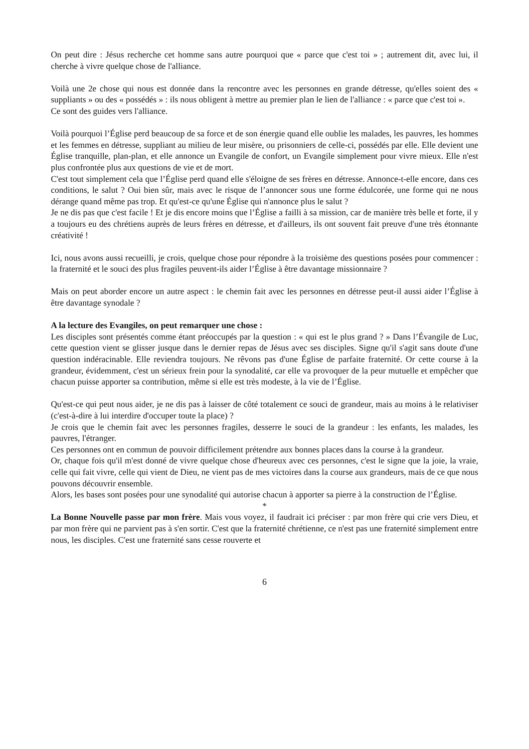On peut dire : Jésus recherche cet homme sans autre pourquoi que « parce que c'est toi » ; autrement dit, avec lui, il cherche à vivre quelque chose de l'alliance.
Voilà une 2e chose qui nous est donnée dans la rencontre avec les personnes en grande détresse, qu'elles soient des « suppliants » ou des « possédés » : ils nous obligent à mettre au premier plan le lien de l'alliance : « parce que c'est toi ».
Ce sont des guides vers l'alliance.
Voilà pourquoi l’Église perd beaucoup de sa force et de son énergie quand elle oublie les malades, les pauvres, les hommes et les femmes en détresse, suppliant au milieu de leur misère, ou prisonniers de celle-ci, possédés par elle. Elle devient une Église tranquille, plan-plan, et elle annonce un Evangile de confort, un Evangile simplement pour vivre mieux. Elle n'est plus confrontée plus aux questions de vie et de mort.
C'est tout simplement cela que l’Église perd quand elle s'éloigne de ses frères en détresse. Annonce-t-elle encore, dans ces conditions, le salut ? Oui bien sûr, mais avec le risque de l’annoncer sous une forme édulcorée, une forme qui ne nous dérange quand même pas trop. Et qu'est-ce qu'une Église qui n'annonce plus le salut ?
Je ne dis pas que c'est facile ! Et je dis encore moins que l’Église a failli à sa mission, car de manière très belle et forte, il y a toujours eu des chrétiens auprès de leurs frères en détresse, et d'ailleurs, ils ont souvent fait preuve d'une très étonnante créativité !
Ici, nous avons aussi recueilli, je crois, quelque chose pour répondre à la troisième des questions posées pour commencer : la fraternité et le souci des plus fragiles peuvent-ils aider l’Église à être davantage missionnaire ?
Mais on peut aborder encore un autre aspect : le chemin fait avec les personnes en détresse peut-il aussi aider l’Église à être davantage synodale ?
A la lecture des Evangiles, on peut remarquer une chose :
Les disciples sont présentés comme étant préoccupés par la question : « qui est le plus grand ? » Dans l’Évangile de Luc, cette question vient se glisser jusque dans le dernier repas de Jésus avec ses disciples. Signe qu'il s'agit sans doute d'une question indéracinable. Elle reviendra toujours. Ne rêvons pas d'une Église de parfaite fraternité. Or cette course à la grandeur, évidemment, c'est un sérieux frein pour la synodalité, car elle va provoquer de la peur mutuelle et empêcher que chacun puisse apporter sa contribution, même si elle est très modeste, à la vie de l’Église.
Qu'est-ce qui peut nous aider, je ne dis pas à laisser de côté totalement ce souci de grandeur, mais au moins à le relativiser (c'est-à-dire à lui interdire d'occuper toute la place) ?
Je crois que le chemin fait avec les personnes fragiles, desserre le souci de la grandeur : les enfants, les malades, les pauvres, l'étranger.
Ces personnes ont en commun de pouvoir difficilement prétendre aux bonnes places dans la course à la grandeur.
Or, chaque fois qu'il m'est donné de vivre quelque chose d'heureux avec ces personnes, c'est le signe que la joie, la vraie, celle qui fait vivre, celle qui vient de Dieu, ne vient pas de mes victoires dans la course aux grandeurs, mais de ce que nous pouvons découvrir ensemble.
Alors, les bases sont posées pour une synodalité qui autorise chacun à apporter sa pierre à la construction de l’Église.
*
La Bonne Nouvelle passe par mon frère. Mais vous voyez, il faudrait ici préciser : par mon frère qui crie vers Dieu, et par mon frère qui ne parvient pas à s'en sortir. C'est que la fraternité chrétienne, ce n'est pas une fraternité simplement entre nous, les disciples. C'est une fraternité sans cesse rouverte et
6